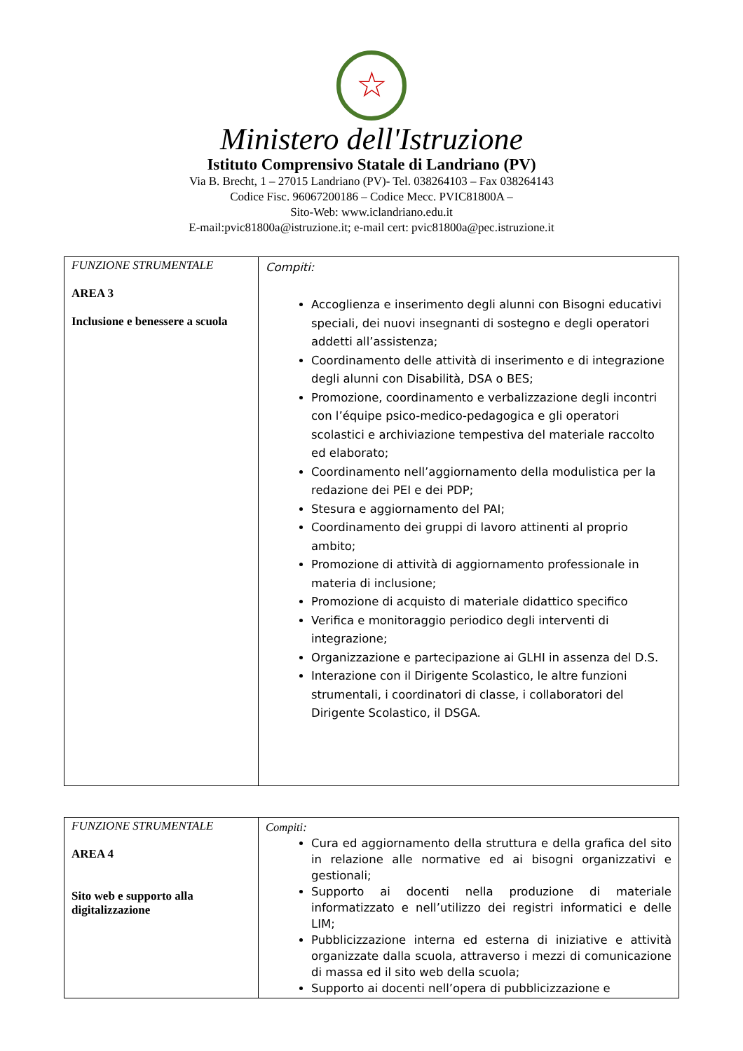☆
Ministero dell'Istruzione
Istituto Comprensivo Statale di Landriano (PV)
Via B. Brecht, 1 – 27015 Landriano (PV)- Tel. 038264103 – Fax 038264143
Codice Fisc. 96067200186 – Codice Mecc. PVIC81800A –
Sito-Web: www.iclandriano.edu.it
E-mail:pvic81800a@istruzione.it; e-mail cert: pvic81800a@pec.istruzione.it
| FUNZIONE STRUMENTALE AREA 3 Inclusione e benessere a scuola | Compiti: Accoglienza e inserimento degli alunni con Bisogni educativi speciali, dei nuovi insegnanti di sostegno e degli operatori addetti all’assistenza; Coordinamento delle attività di inserimento e di integrazione degli alunni con Disabilità, DSA o BES; Promozione, coordinamento e verbalizzazione degli incontri con l’équipe psico-medico-pedagogica e gli operatori scolastici e archiviazione tempestiva del materiale raccolto ed elaborato; Coordinamento nell’aggiornamento della modulistica per la redazione dei PEI e dei PDP; Stesura e aggiornamento del PAI; Coordinamento dei gruppi di lavoro attinenti al proprio ambito; Promozione di attività di aggiornamento professionale in materia di inclusione; Promozione di acquisto di materiale didattico specifico Verifica e monitoraggio periodico degli interventi di integrazione; Organizzazione e partecipazione ai GLHI in assenza del D.S. Interazione con il Dirigente Scolastico, le altre funzioni strumentali, i coordinatori di classe, i collaboratori del Dirigente Scolastico, il DSGA. |
| FUNZIONE STRUMENTALE AREA 4 Sito web e supporto alla digitalizzazione | Compiti: Cura ed aggiornamento della struttura e della grafica del sito in relazione alle normative ed ai bisogni organizzativi e gestionali; Supporto ai docenti nella produzione di materiale informatizzato e nell’utilizzo dei registri informatici e delle LIM; Pubblicizzazione interna ed esterna di iniziative e attività organizzate dalla scuola, attraverso i mezzi di comunicazione di massa ed il sito web della scuola; Supporto ai docenti nell’opera di pubblicizzazione e |